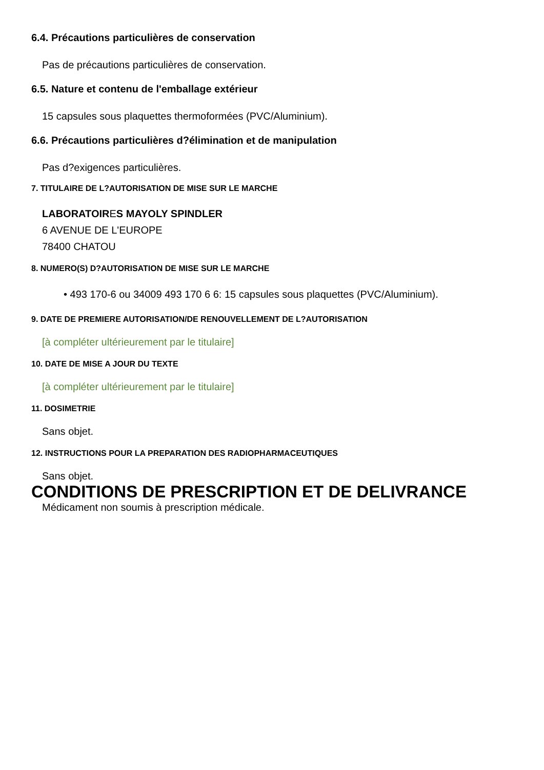6.4. Précautions particulières de conservation
Pas de précautions particulières de conservation.
6.5. Nature et contenu de l'emballage extérieur
15 capsules sous plaquettes thermoformées (PVC/Aluminium).
6.6. Précautions particulières d?élimination et de manipulation
Pas d?exigences particulières.
7. TITULAIRE DE L?AUTORISATION DE MISE SUR LE MARCHE
LABORATOIRES MAYOLY SPINDLER
6 AVENUE DE L'EUROPE
78400 CHATOU
8. NUMERO(S) D?AUTORISATION DE MISE SUR LE MARCHE
• 493 170-6 ou 34009 493 170 6 6: 15 capsules sous plaquettes (PVC/Aluminium).
9. DATE DE PREMIERE AUTORISATION/DE RENOUVELLEMENT DE L?AUTORISATION
[à compléter ultérieurement par le titulaire]
10. DATE DE MISE A JOUR DU TEXTE
[à compléter ultérieurement par le titulaire]
11. DOSIMETRIE
Sans objet.
12. INSTRUCTIONS POUR LA PREPARATION DES RADIOPHARMACEUTIQUES
Sans objet.
CONDITIONS DE PRESCRIPTION ET DE DELIVRANCE
Médicament non soumis à prescription médicale.